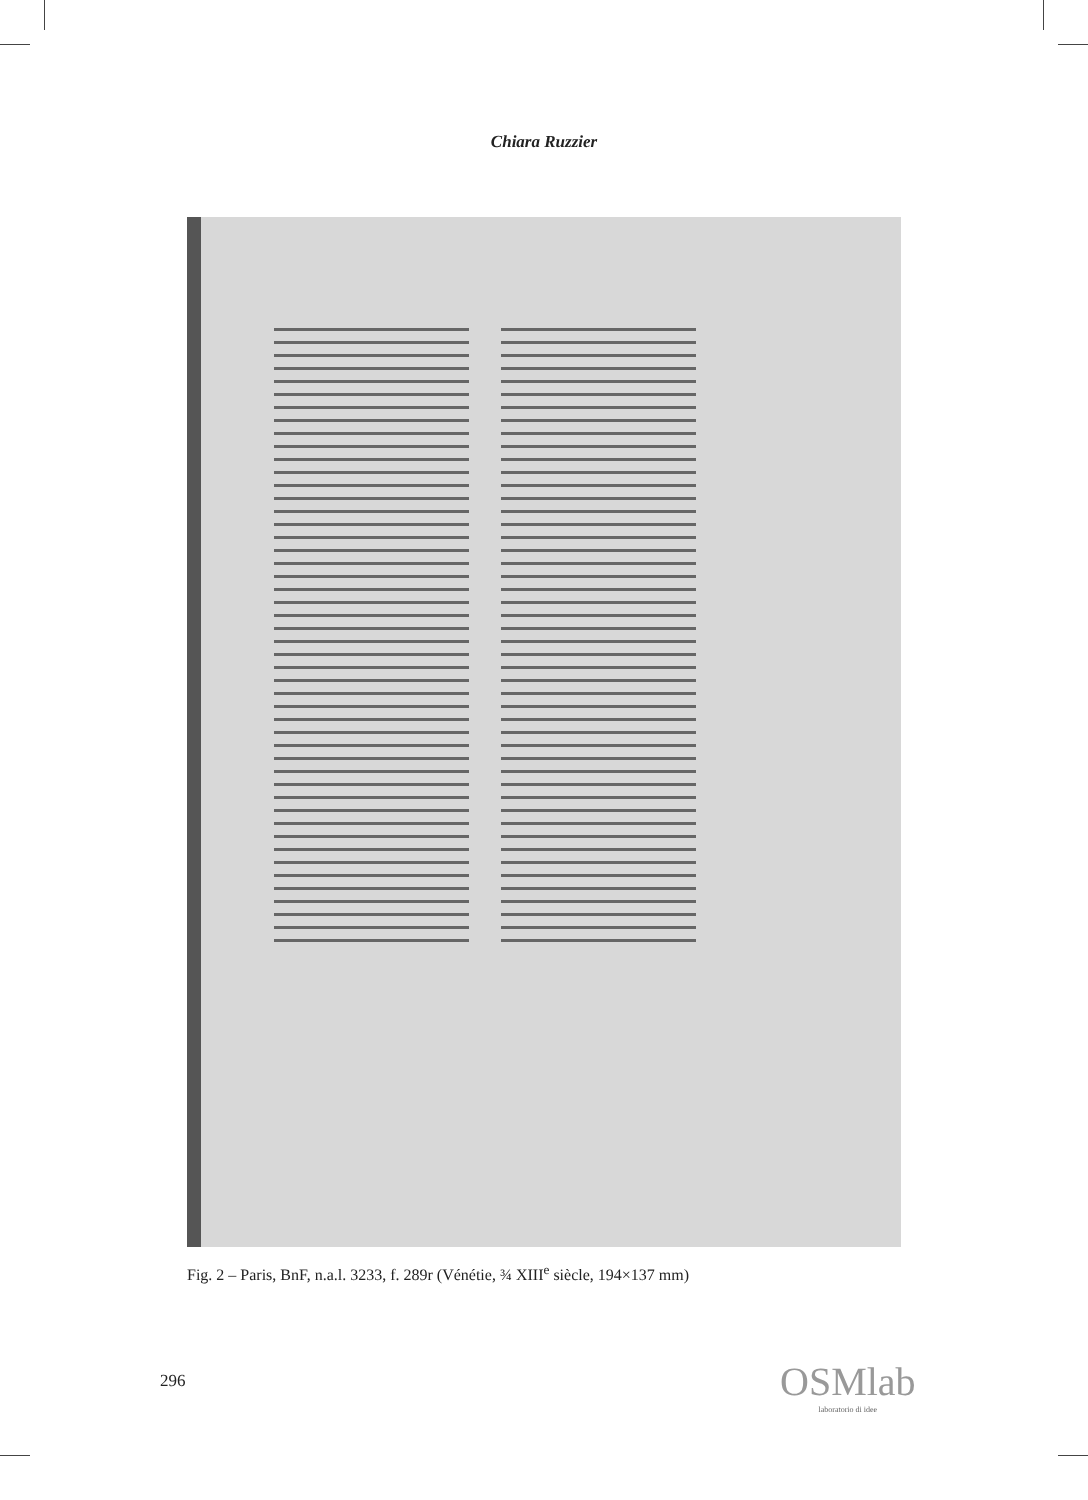Chiara Ruzzier
Fig. 2 – Paris, BnF, n.a.l. 3233, f. 289r (Vénétie, ¾ XIII<sup>e</sup> siècle, 194×137 mm)
296 OSMlab
laboratorio di idee